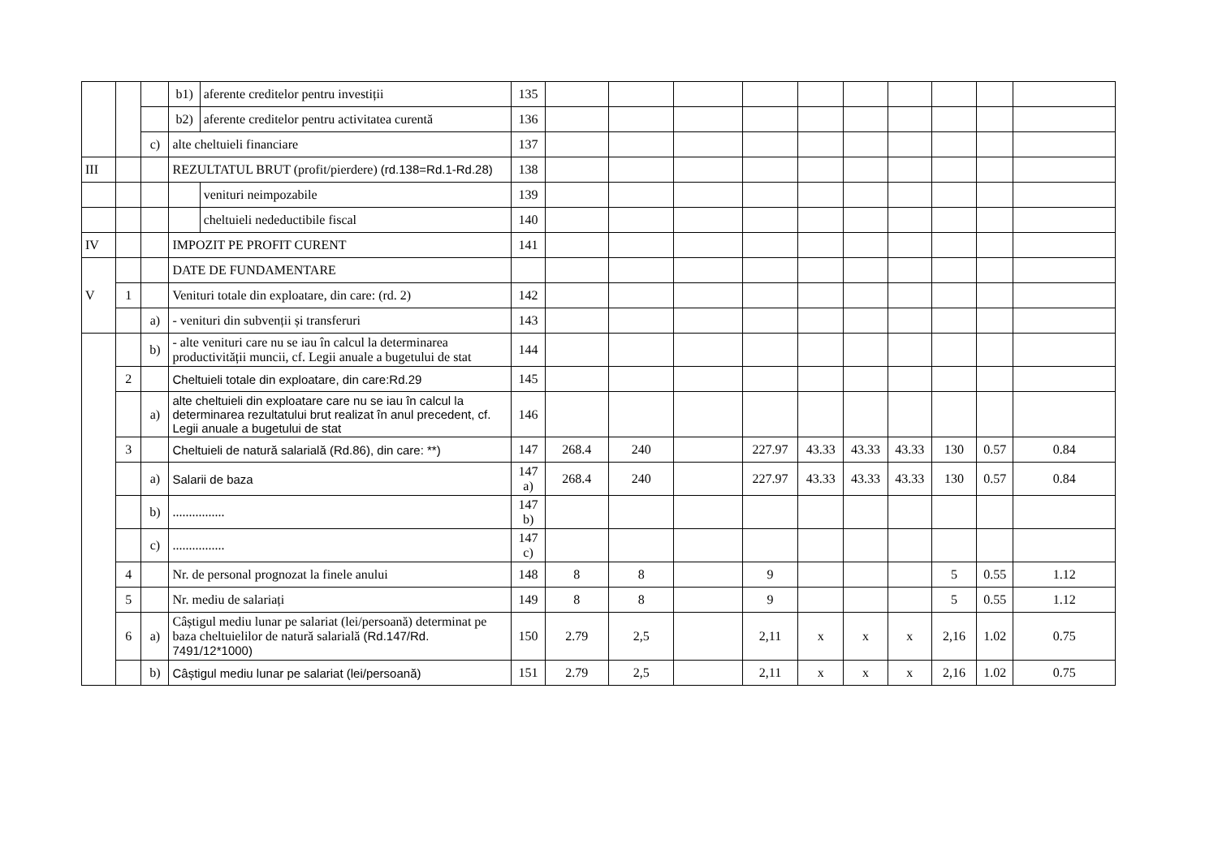| | | | b1) | aferente creditelor pentru investiții | 135 | | | | | | | | | | |
| | | | b2) | aferente creditelor pentru activitatea curentă | 136 | | | | | | | | | | |
| | | c) | alte cheltuieli financiare | | 137 | | | | | | | | | | |
| III | | | REZULTATUL BRUT (profit/pierdere) (rd.138=Rd.1-Rd.28) | | 138 | | | | | | | | | | |
| | | | | venituri neimpozabile | 139 | | | | | | | | | | |
| | | | | cheltuieli nedeductibile fiscal | 140 | | | | | | | | | | |
| IV | | | IMPOZIT PE PROFIT CURENT | | 141 | | | | | | | | | | |
| V | | | DATE DE FUNDAMENTARE | | | | | | | | | | | | |
| | 1 | | Venituri totale din exploatare, din care: (rd. 2) | | 142 | | | | | | | | | | |
| | | a) | - venituri din subvenții și transferuri | | 143 | | | | | | | | | | |
| | | b) | - alte venituri care nu se iau în calcul la determinarea productivității muncii, cf. Legii anuale a bugetului de stat | | 144 | | | | | | | | | | |
| | 2 | | Cheltuieli totale din exploatare, din care:Rd.29 | | 145 | | | | | | | | | | |
| | | a) | alte cheltuieli din exploatare care nu se iau în calcul la determinarea rezultatului brut realizat în anul precedent, cf. Legii anuale a bugetului de stat | | 146 | | | | | | | | | | |
| | 3 | | Cheltuieli de natură salarială (Rd.86), din care: **) | | 147 | 268.4 | 240 | | 227.97 | 43.33 | 43.33 | 43.33 | 130 | 0.57 | 0.84 |
| | | a) | Salarii de baza | | 147 a) | 268.4 | 240 | | 227.97 | 43.33 | 43.33 | 43.33 | 130 | 0.57 | 0.84 |
| | | b) | ................ | | 147 b) | | | | | | | | | | |
| | | c) | ................ | | 147 c) | | | | | | | | | | |
| | 4 | | Nr. de personal prognozat la finele anului | | 148 | 8 | 8 | | 9 | | | | 5 | 0.55 | 1.12 |
| | 5 | | Nr. mediu de salariați | | 149 | 8 | 8 | | 9 | | | | 5 | 0.55 | 1.12 |
| | 6 | a) | Câștigul mediu lunar pe salariat (lei/persoană) determinat pe baza cheltuielilor de natură salarială (Rd.147/Rd. 7491/12*1000) | | 150 | 2.79 | 2,5 | | 2,11 | x | x | x | 2,16 | 1.02 | 0.75 |
| | | b) | Câștigul mediu lunar pe salariat (lei/persoană) | | 151 | 2.79 | 2,5 | | 2,11 | x | x | x | 2,16 | 1.02 | 0.75 |